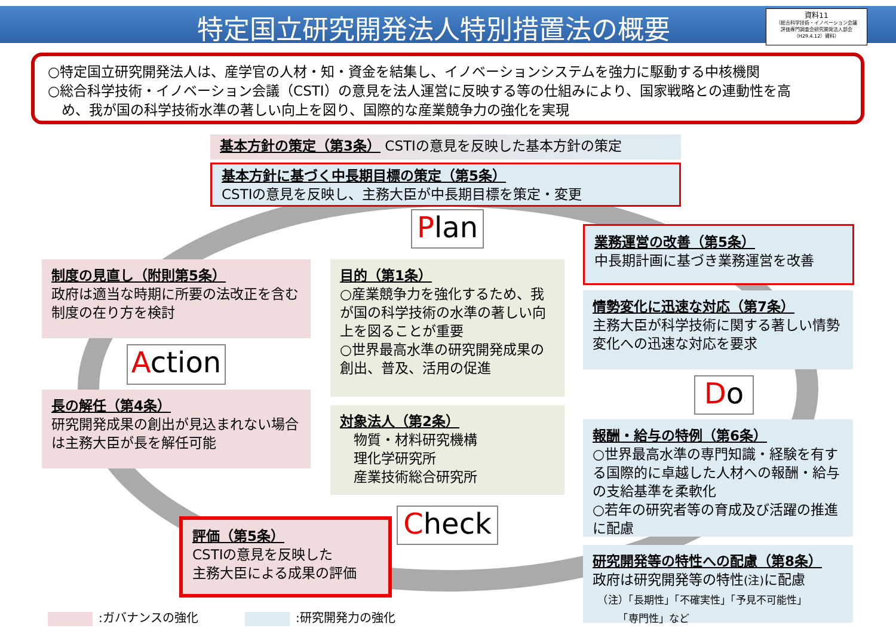特定国立研究開発法人特別措置法の概要
資料11
（総合科学技術・イノベーション会議
評価専門調査会研究開発法人部会
（H29.4.12）資料）
○特定国立研究開発法人は、産学官の人材・知・資金を結集し、イノベーションシステムを強力に駆動する中核機関
○総合科学技術・イノベーション会議（CSTI）の意見を法人運営に反映する等の仕組みにより、国家戦略との連動性を高
　め、我が国の科学技術水準の著しい向上を図り、国際的な産業競争力の強化を実現
基本方針の策定（第3条） CSTIの意見を反映した基本方針の策定
基本方針に基づく中長期目標の策定（第5条）
CSTIの意見を反映し、主務大臣が中長期目標を策定・変更
Plan
業務運営の改善（第5条）
中長期計画に基づき業務運営を改善
制度の見直し（附則第5条）
政府は適当な時期に所要の法改正を含む制度の在り方を検討
目的（第1条）
○産業競争力を強化するため、我が国の科学技術の水準の著しい向上を図ることが重要
○世界最高水準の研究開発成果の創出、普及、活用の促進
情勢変化に迅速な対応（第7条）
主務大臣が科学技術に関する著しい情勢変化への迅速な対応を要求
Action
Do
長の解任（第4条）
研究開発成果の創出が見込まれない場合は主務大臣が長を解任可能
対象法人（第2条）
　物質・材料研究機構
　理化学研究所
　産業技術総合研究所
報酬・給与の特例（第6条）
○世界最高水準の専門知識・経験を有する国際的に卓越した人材への報酬・給与の支給基準を柔軟化
○若年の研究者等の育成及び活躍の推進に配慮
Check
評価（第5条）
CSTIの意見を反映した
主務大臣による成果の評価
研究開発等の特性への配慮（第8条）
政府は研究開発等の特性(注) に配慮
　（注）「長期性」「不確実性」「予見不可能性」
　　　「専門性」など
:ガバナンスの強化 :研究開発力の強化